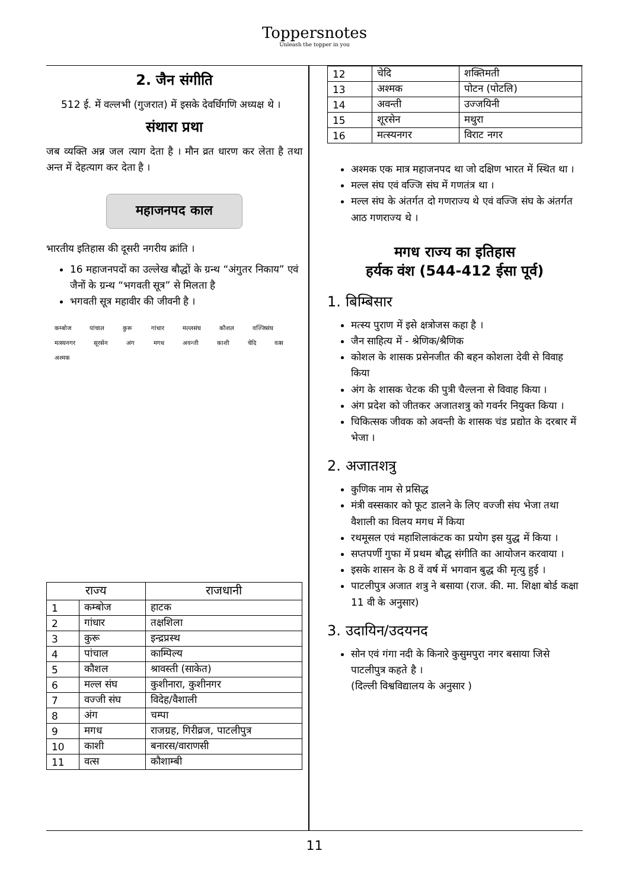Toppersnotes
Unleash the topper in you
2. जैन संगीति
512 ई. में वल्लभी (गुजरात) में इसके देवर्धिगणि अध्यक्ष थे ।
संथारा प्रथा
जब व्यक्ति अन्न जल त्याग देता है । मौन व्रत धारण कर लेता है तथा अन्त में देहत्याग कर देता है ।
महाजनपद काल
भारतीय इतिहास की दूसरी नगरीय क्रांति ।
16 महाजनपदों का उल्लेख बौद्धों के ग्रन्थ “अंगुतर निकाय” एवं जैनों के ग्रन्थ “भगवती सूत्र” से मिलता है
भगवती सूत्र महावीर की जीवनी है ।
कम्बोज पांचाल कुरू गांधार मल्लसंघ कौशल वज्जिसंघ मत्स्यनगर सूरसेन अंग मगध अवन्ती काशी चेदि वत्स अश्मक
| राज्य | | राजधानी |
| --- | --- | --- |
| 1 | कम्बोज | हाटक |
| 2 | गांधार | तक्षशिला |
| 3 | कुरू | इन्द्रप्रस्थ |
| 4 | पांचाल | काम्पिल्य |
| 5 | कौशल | श्रावस्ती (साकेत) |
| 6 | मल्ल संघ | कुशीनारा, कुशीनगर |
| 7 | वज्जी संघ | विदेह/वैशाली |
| 8 | अंग | चम्पा |
| 9 | मगध | राजग्रह, गिरीव्रज, पाटलीपुत्र |
| 10 | काशी | बनारस/वाराणसी |
| 11 | वत्स | कौशाम्बी |
| 12 | चेदि | शक्तिमती |
| 13 | अश्मक | पोटन (पोटलि) |
| 14 | अवन्ती | उज्जयिनी |
| 15 | शूरसेन | मथुरा |
| 16 | मत्स्यनगर | विराट नगर |
अश्मक एक मात्र महाजनपद था जो दक्षिण भारत में स्थित था ।
मल्ल संघ एवं वज्जि संघ में गणतंत्र था ।
मल्ल संघ के अंतर्गत दो गणराज्य थे एवं वज्जि संघ के अंतर्गत आठ गणराज्य थे ।
मगध राज्य का इतिहास
हर्यक वंश (544-412 ईसा पूर्व)
1. बिम्बिसार
मत्स्य पुराण में इसे क्षत्रोजस कहा है ।
जैन साहित्य में - श्रेणिक/श्रैणिक
कोशल के शासक प्रसेनजीत की बहन कोशला देवी से विवाह किया
अंग के शासक चेटक की पुत्री चैल्लना से विवाह किया ।
अंग प्रदेश को जीतकर अजातशत्रु को गवर्नर नियुक्त किया ।
चिकित्सक जीवक को अवन्ती के शासक चंड प्रद्योत के दरबार में भेजा ।
2. अजातशत्रु
कुणिक नाम से प्रसिद्ध
मंत्री वस्सकार को फूट डालने के लिए वज्जी संघ भेजा तथा वैशाली का विलय मगध में किया
रथमूसल एवं महाशिलाकंटक का प्रयोग इस युद्ध में किया ।
सप्तपर्णी गुफा में प्रथम बौद्ध संगीति का आयोजन करवाया ।
इसके शासन के 8 वें वर्ष में भगवान बुद्ध की मृत्यु हुई ।
पाटलीपुत्र अजात शत्रु ने बसाया (राज. की. मा. शिक्षा बोर्ड कक्षा 11 वी के अनुसार)
3. उदायिन/उदयनद
सोन एवं गंगा नदी के किनारे कुसुमपुरा नगर बसाया जिसे पाटलीपुत्र कहते है ।
(दिल्ली विश्वविद्यालय के अनुसार )
11